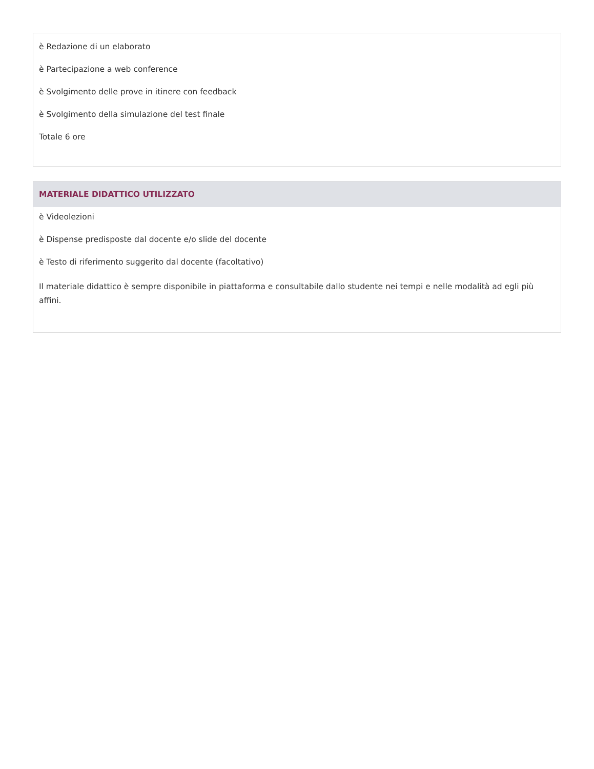è Redazione di un elaborato
è Partecipazione a web conference
è Svolgimento delle prove in itinere con feedback
è Svolgimento della simulazione del test finale
Totale 6 ore
MATERIALE DIDATTICO UTILIZZATO
è Videolezioni
è Dispense predisposte dal docente e/o slide del docente
è Testo di riferimento suggerito dal docente (facoltativo)
Il materiale didattico è sempre disponibile in piattaforma e consultabile dallo studente nei tempi e nelle modalità ad egli più affini.